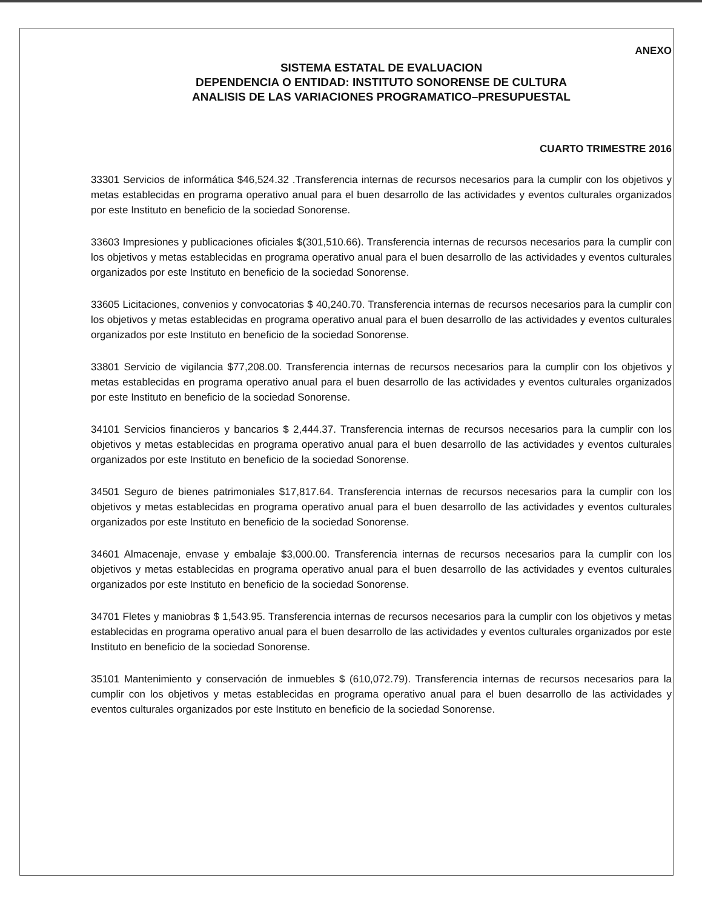ANEXO
SISTEMA ESTATAL DE EVALUACION
DEPENDENCIA O ENTIDAD: INSTITUTO SONORENSE DE CULTURA
ANALISIS DE LAS VARIACIONES PROGRAMATICO–PRESUPUESTAL
CUARTO TRIMESTRE 2016
33301 Servicios de informática $46,524.32 .Transferencia internas de recursos necesarios para la cumplir con los objetivos y metas establecidas en programa operativo anual para el buen desarrollo de las actividades y eventos culturales organizados por este Instituto en beneficio de la sociedad Sonorense.
33603 Impresiones y publicaciones oficiales $(301,510.66). Transferencia internas de recursos necesarios para la cumplir con los objetivos y metas establecidas en programa operativo anual para el buen desarrollo de las actividades y eventos culturales organizados por este Instituto en beneficio de la sociedad Sonorense.
33605 Licitaciones, convenios y convocatorias $ 40,240.70. Transferencia internas de recursos necesarios para la cumplir con los objetivos y metas establecidas en programa operativo anual para el buen desarrollo de las actividades y eventos culturales organizados por este Instituto en beneficio de la sociedad Sonorense.
33801 Servicio de vigilancia $77,208.00. Transferencia internas de recursos necesarios para la cumplir con los objetivos y metas establecidas en programa operativo anual para el buen desarrollo de las actividades y eventos culturales organizados por este Instituto en beneficio de la sociedad Sonorense.
34101 Servicios financieros y bancarios $ 2,444.37. Transferencia internas de recursos necesarios para la cumplir con los objetivos y metas establecidas en programa operativo anual para el buen desarrollo de las actividades y eventos culturales organizados por este Instituto en beneficio de la sociedad Sonorense.
34501 Seguro de bienes patrimoniales $17,817.64. Transferencia internas de recursos necesarios para la cumplir con los objetivos y metas establecidas en programa operativo anual para el buen desarrollo de las actividades y eventos culturales organizados por este Instituto en beneficio de la sociedad Sonorense.
34601 Almacenaje, envase y embalaje $3,000.00. Transferencia internas de recursos necesarios para la cumplir con los objetivos y metas establecidas en programa operativo anual para el buen desarrollo de las actividades y eventos culturales organizados por este Instituto en beneficio de la sociedad Sonorense.
34701 Fletes y maniobras $ 1,543.95. Transferencia internas de recursos necesarios para la cumplir con los objetivos y metas establecidas en programa operativo anual para el buen desarrollo de las actividades y eventos culturales organizados por este Instituto en beneficio de la sociedad Sonorense.
35101 Mantenimiento y conservación de inmuebles $ (610,072.79). Transferencia internas de recursos necesarios para la cumplir con los objetivos y metas establecidas en programa operativo anual para el buen desarrollo de las actividades y eventos culturales organizados por este Instituto en beneficio de la sociedad Sonorense.